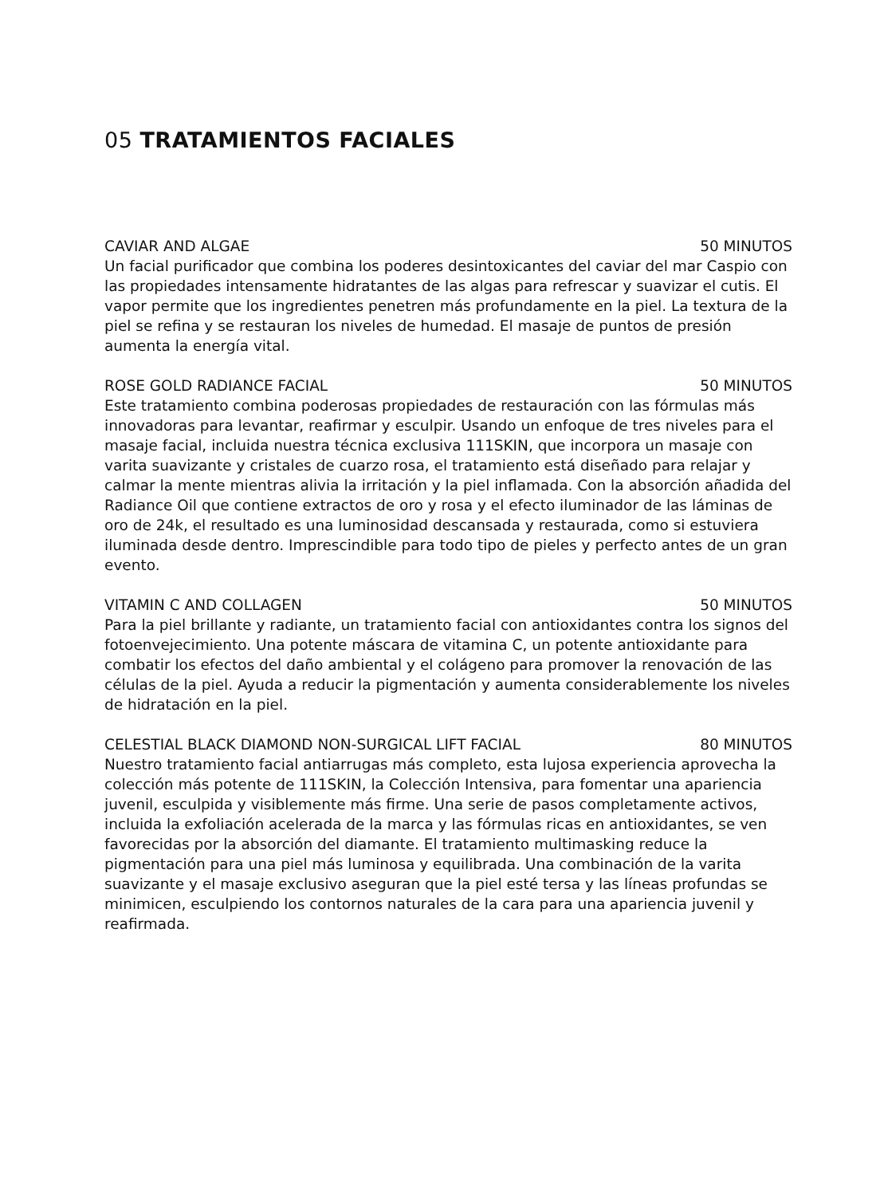05 TRATAMIENTOS FACIALES
CAVIAR AND ALGAE 50 MINUTOS
Un facial purificador que combina los poderes desintoxicantes del caviar del mar Caspio con las propiedades intensamente hidratantes de las algas para refrescar y suavizar el cutis. El vapor permite que los ingredientes penetren más profundamente en la piel. La textura de la piel se refina y se restauran los niveles de humedad. El masaje de puntos de presión aumenta la energía vital.
ROSE GOLD RADIANCE FACIAL 50 MINUTOS
Este tratamiento combina poderosas propiedades de restauración con las fórmulas más innovadoras para levantar, reafirmar y esculpir. Usando un enfoque de tres niveles para el masaje facial, incluida nuestra técnica exclusiva 111SKIN, que incorpora un masaje con varita suavizante y cristales de cuarzo rosa, el tratamiento está diseñado para relajar y calmar la mente mientras alivia la irritación y la piel inflamada. Con la absorción añadida del Radiance Oil que contiene extractos de oro y rosa y el efecto iluminador de las láminas de oro de 24k, el resultado es una luminosidad descansada y restaurada, como si estuviera iluminada desde dentro. Imprescindible para todo tipo de pieles y perfecto antes de un gran evento.
VITAMIN C AND COLLAGEN 50 MINUTOS
Para la piel brillante y radiante, un tratamiento facial con antioxidantes contra los signos del fotoenvejecimiento. Una potente máscara de vitamina C, un potente antioxidante para combatir los efectos del daño ambiental y el colágeno para promover la renovación de las células de la piel. Ayuda a reducir la pigmentación y aumenta considerablemente los niveles de hidratación en la piel.
CELESTIAL BLACK DIAMOND NON-SURGICAL LIFT FACIAL 80 MINUTOS
Nuestro tratamiento facial antiarrugas más completo, esta lujosa experiencia aprovecha la colección más potente de 111SKIN, la Colección Intensiva, para fomentar una apariencia juvenil, esculpida y visiblemente más firme. Una serie de pasos completamente activos, incluida la exfoliación acelerada de la marca y las fórmulas ricas en antioxidantes, se ven favorecidas por la absorción del diamante. El tratamiento multimasking reduce la pigmentación para una piel más luminosa y equilibrada. Una combinación de la varita suavizante y el masaje exclusivo aseguran que la piel esté tersa y las líneas profundas se minimicen, esculpiendo los contornos naturales de la cara para una apariencia juvenil y reafirmada.